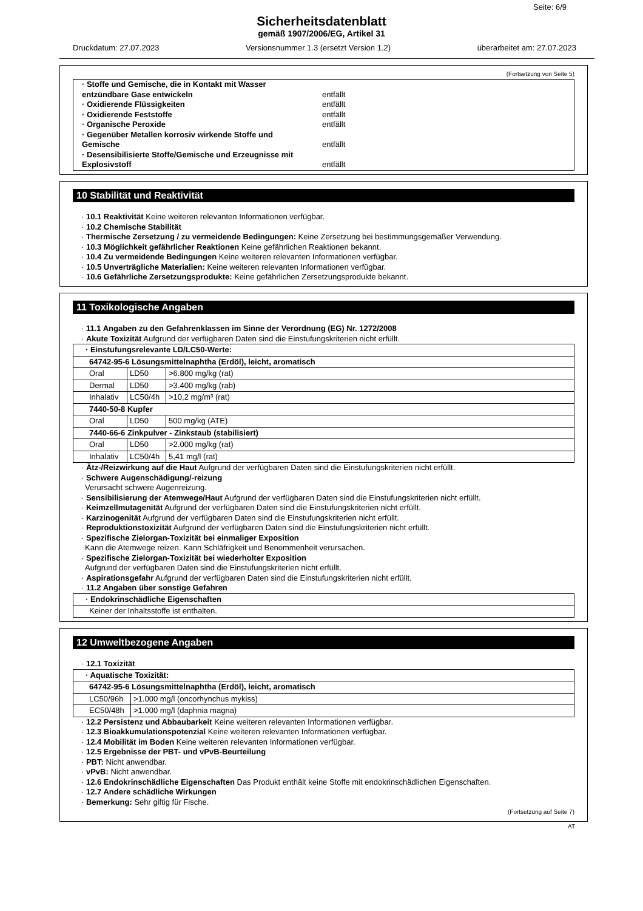Seite: 6/9
Sicherheitsdatenblatt
gemäß 1907/2006/EG, Artikel 31
Druckdatum: 27.07.2023 Versionsnummer 1.3 (ersetzt Version 1.2) überarbeitet am: 27.07.2023
(Fortsetzung von Seite 5)
· Stoffe und Gemische, die in Kontakt mit Wasser
entzündbare Gase entwickeln entfällt
· Oxidierende Flüssigkeiten entfällt
· Oxidierende Feststoffe entfällt
· Organische Peroxide entfällt
· Gegenüber Metallen korrosiv wirkende Stoffe und
Gemische entfällt
· Desensibilisierte Stoffe/Gemische und Erzeugnisse mit
Explosivstoff entfällt
10 Stabilität und Reaktivität
· 10.1 Reaktivität Keine weiteren relevanten Informationen verfügbar.
· 10.2 Chemische Stabilität
· Thermische Zersetzung / zu vermeidende Bedingungen: Keine Zersetzung bei bestimmungsgemäßer Verwendung.
· 10.3 Möglichkeit gefährlicher Reaktionen Keine gefährlichen Reaktionen bekannt.
· 10.4 Zu vermeidende Bedingungen Keine weiteren relevanten Informationen verfügbar.
· 10.5 Unverträgliche Materialien: Keine weiteren relevanten Informationen verfügbar.
· 10.6 Gefährliche Zersetzungsprodukte: Keine gefährlichen Zersetzungsprodukte bekannt.
11 Toxikologische Angaben
· 11.1 Angaben zu den Gefahrenklassen im Sinne der Verordnung (EG) Nr. 1272/2008
· Akute Toxizität Aufgrund der verfügbaren Daten sind die Einstufungskriterien nicht erfüllt.
| · Einstufungsrelevante LD/LC50-Werte: | | |
| 64742-95-6 Lösungsmittelnaphtha (Erdöl), leicht, aromatisch | | |
| Oral | LD50 | >6.800 mg/kg (rat) |
| Dermal | LD50 | >3.400 mg/kg (rab) |
| Inhalativ | LC50/4h | >10,2 mg/m³ (rat) |
| 7440-50-8 Kupfer | | |
| Oral | LD50 | 500 mg/kg (ATE) |
| 7440-66-6 Zinkpulver - Zinkstaub (stabilisiert) | | |
| Oral | LD50 | >2.000 mg/kg (rat) |
| Inhalativ | LC50/4h | 5,41 mg/l (rat) |
· Ätz-/Reizwirkung auf die Haut Aufgrund der verfügbaren Daten sind die Einstufungskriterien nicht erfüllt.
· Schwere Augenschädigung/-reizung
Verursacht schwere Augenreizung.
· Sensibilisierung der Atemwege/Haut Aufgrund der verfügbaren Daten sind die Einstufungskriterien nicht erfüllt.
· Keimzellmutagenität Aufgrund der verfügbaren Daten sind die Einstufungskriterien nicht erfüllt.
· Karzinogenität Aufgrund der verfügbaren Daten sind die Einstufungskriterien nicht erfüllt.
· Reproduktionstoxizität Aufgrund der verfügbaren Daten sind die Einstufungskriterien nicht erfüllt.
· Spezifische Zielorgan-Toxizität bei einmaliger Exposition
Kann die Atemwege reizen. Kann Schläfrigkeit und Benommenheit verursachen.
· Spezifische Zielorgan-Toxizität bei wiederholter Exposition
Aufgrund der verfügbaren Daten sind die Einstufungskriterien nicht erfüllt.
· Aspirationsgefahr Aufgrund der verfügbaren Daten sind die Einstufungskriterien nicht erfüllt.
· 11.2 Angaben über sonstige Gefahren
| · Endokrinschädliche Eigenschaften |
| Keiner der Inhaltsstoffe ist enthalten. |
12 Umweltbezogene Angaben
· 12.1 Toxizität
| · Aquatische Toxizität: | |
| 64742-95-6 Lösungsmittelnaphtha (Erdöl), leicht, aromatisch | |
| LC50/96h | >1.000 mg/l (oncorhynchus mykiss) |
| EC50/48h | >1.000 mg/l (daphnia magna) |
· 12.2 Persistenz und Abbaubarkeit Keine weiteren relevanten Informationen verfügbar.
· 12.3 Bioakkumulationspotenzial Keine weiteren relevanten Informationen verfügbar.
· 12.4 Mobilität im Boden Keine weiteren relevanten Informationen verfügbar.
· 12.5 Ergebnisse der PBT- und vPvB-Beurteilung
· PBT: Nicht anwendbar.
· vPvB: Nicht anwendbar.
· 12.6 Endokrinschädliche Eigenschaften Das Produkt enthält keine Stoffe mit endokrinschädlichen Eigenschaften.
· 12.7 Andere schädliche Wirkungen
· Bemerkung: Sehr giftig für Fische.
(Fortsetzung auf Seite 7)
AT